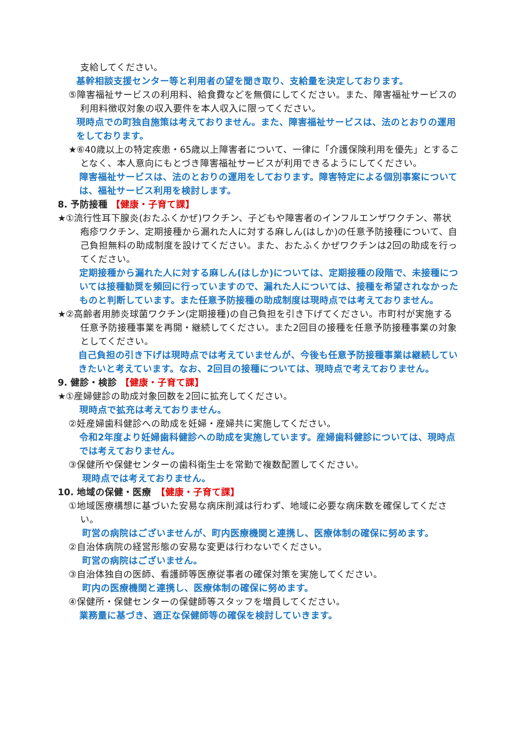支給してください。
基幹相談支援センター等と利用者の望を聞き取り、支給量を決定しております。
⑤障害福祉サービスの利用料、給食費などを無償にしてください。また、障害福祉サービスの利用料徴収対象の収入要件を本人収入に限ってください。
現時点での町独自施策は考えておりません。また、障害福祉サービスは、法のとおりの運用をしております。
★⑥40歳以上の特定疾患・65歳以上障害者について、一律に「介護保険利用を優先」とすることなく、本人意向にもとづき障害福祉サービスが利用できるようにしてください。
障害福祉サービスは、法のとおりの運用をしております。障害特定による個別事案については、福祉サービス利用を検討します。
8. 予防接種 【健康・子育て課】
★①流行性耳下腺炎(おたふくかぜ)ワクチン、子どもや障害者のインフルエンザワクチン、帯状疱疹ワクチン、定期接種から漏れた人に対する麻しん(はしか)の任意予防接種について、自己負担無料の助成制度を設けてください。また、おたふくかぜワクチンは2回の助成を行ってください。
定期接種から漏れた人に対する麻しん(はしか)については、定期接種の段階で、未接種については接種勧奨を頻回に行っていますので、漏れた人については、接種を希望されなかったものと判断しています。また任意予防接種の助成制度は現時点では考えておりません。
★②高齢者用肺炎球菌ワクチン(定期接種)の自己負担を引き下げてください。市町村が実施する任意予防接種事業を再開・継続してください。また2回目の接種を任意予防接種事業の対象としてください。
自己負担の引き下げは現時点では考えていませんが、今後も任意予防接種事業は継続していきたいと考えています。なお、2回目の接種については、現時点で考えておりません。
9. 健診・検診 【健康・子育て課】
★①産婦健診の助成対象回数を2回に拡充してください。
現時点で拡充は考えておりません。
②妊産婦歯科健診への助成を妊婦・産婦共に実施してください。
令和2年度より妊婦歯科健診への助成を実施しています。産婦歯科健診については、現時点では考えておりません。
③保健所や保健センターの歯科衛生士を常勤で複数配置してください。
現時点では考えておりません。
10. 地域の保健・医療　【健康・子育て課】
①地域医療構想に基づいた安易な病床削減は行わず、地域に必要な病床数を確保してください。
町営の病院はございませんが、町内医療機関と連携し、医療体制の確保に努めます。
②自治体病院の経営形態の安易な変更は行わないでください。
町営の病院はございません。
③自治体独自の医師、看護師等医療従事者の確保対策を実施してください。
町内の医療機関と連携し、医療体制の確保に努めます。
④保健所・保健センターの保健師等スタッフを増員してください。
業務量に基づき、適正な保健師等の確保を検討していきます。